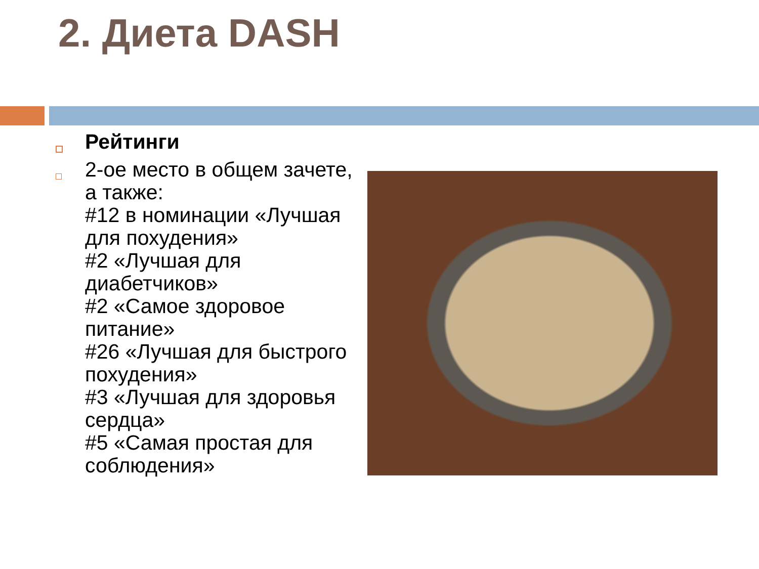2. Диета DASH
Рейтинги
2-ое место в общем зачете, а также:
#12 в номинации «Лучшая для похудения»
#2 «Лучшая для диабетчиков»
#2 «Самое здоровое питание»
#26 «Лучшая для быстрого похудения»
#3 «Лучшая для здоровья сердца»
#5 «Самая простая для соблюдения»